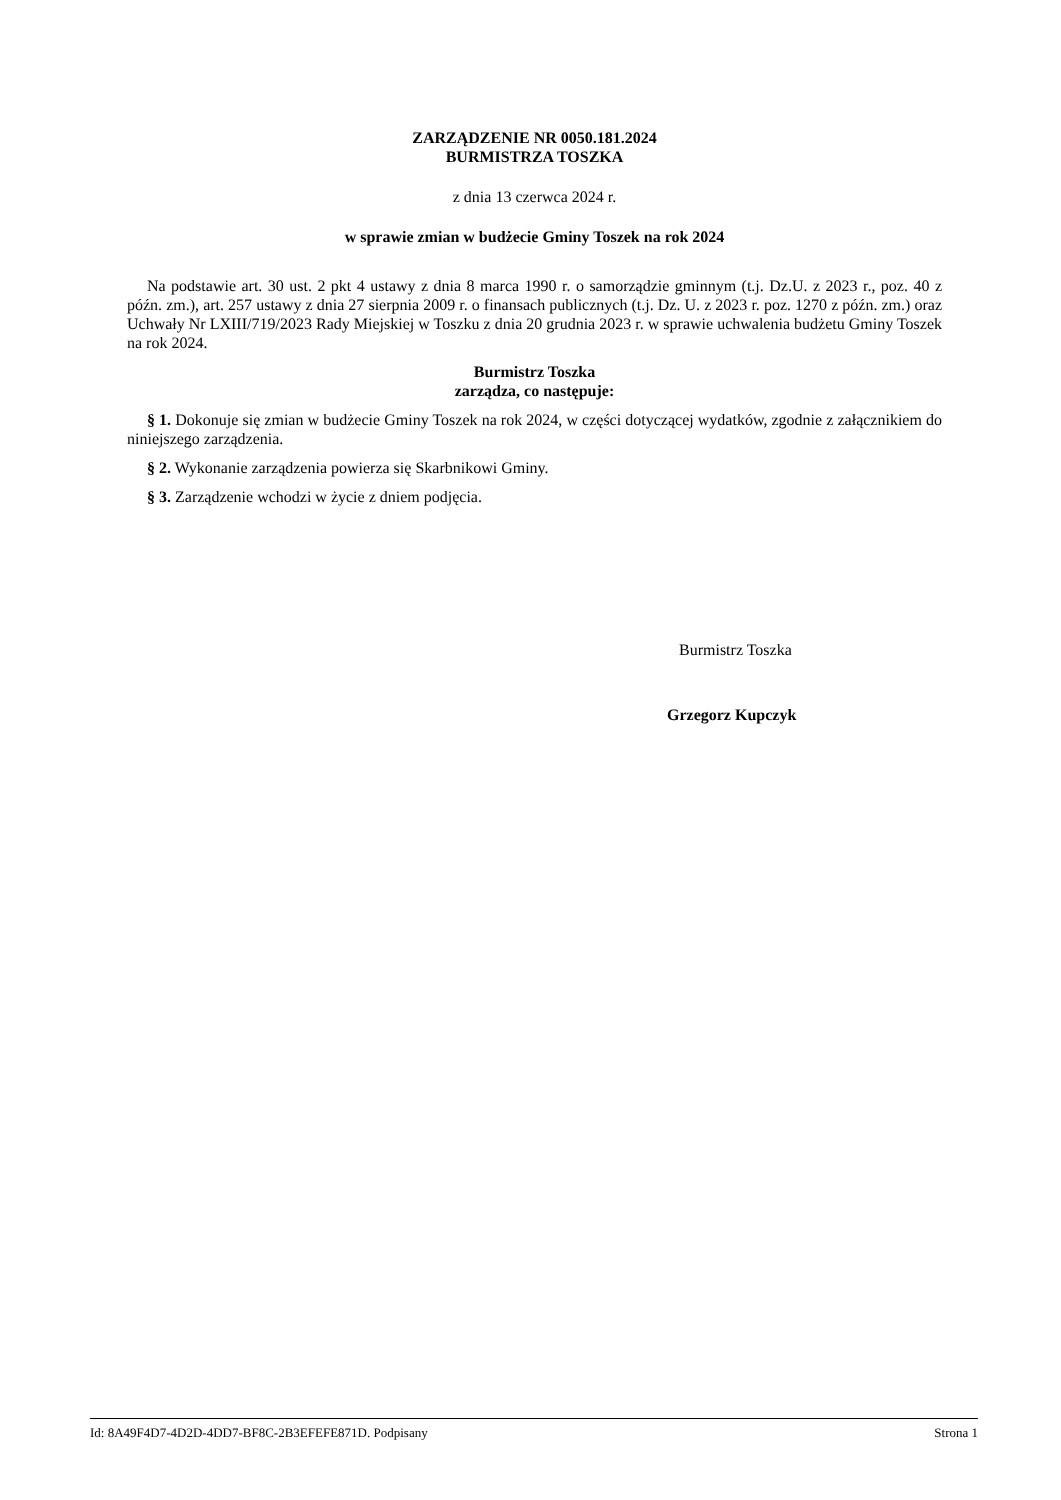ZARZĄDZENIE NR 0050.181.2024
BURMISTRZA TOSZKA
z dnia 13 czerwca 2024 r.
w sprawie zmian w budżecie Gminy Toszek na rok 2024
Na podstawie art. 30 ust. 2 pkt 4 ustawy z dnia 8 marca 1990 r. o samorządzie gminnym (t.j. Dz.U. z 2023 r., poz. 40 z późn. zm.), art. 257 ustawy z dnia 27 sierpnia 2009 r. o finansach publicznych (t.j. Dz. U. z 2023 r. poz. 1270 z późn. zm.) oraz Uchwały Nr LXIII/719/2023 Rady Miejskiej w Toszku z dnia 20 grudnia 2023 r. w sprawie uchwalenia budżetu Gminy Toszek na rok 2024.
Burmistrz Toszka
zarządza, co następuje:
§ 1. Dokonuje się zmian w budżecie Gminy Toszek na rok 2024, w części dotyczącej wydatków, zgodnie z załącznikiem do niniejszego zarządzenia.
§ 2. Wykonanie zarządzenia powierza się Skarbnikowi Gminy.
§ 3. Zarządzenie wchodzi w życie z dniem podjęcia.
Burmistrz Toszka
Grzegorz Kupczyk
Id: 8A49F4D7-4D2D-4DD7-BF8C-2B3EFEFE871D. Podpisany Strona 1